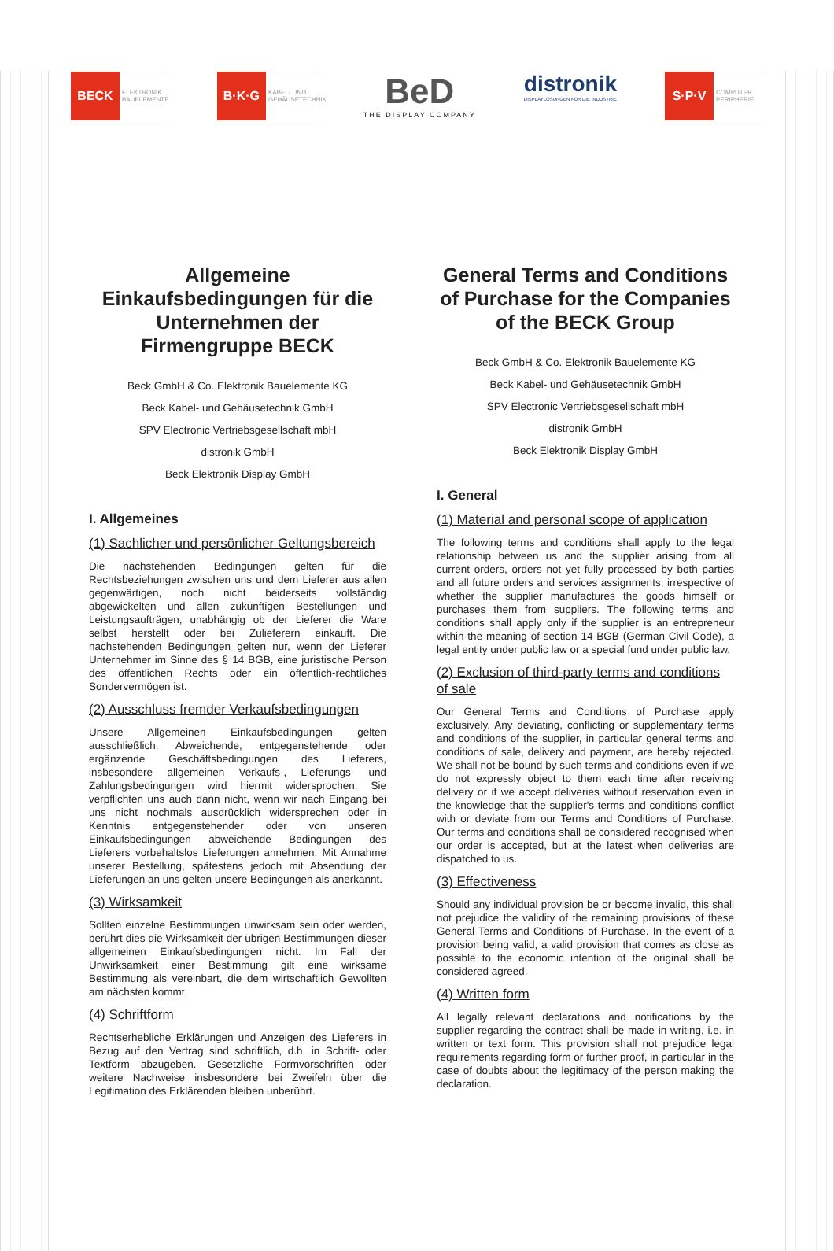BECK
ELEKTRONIK BAUELEMENTE
B·K·G
KABEL- UND GEHÄUSETECHNIK
BeD
THE DISPLAY COMPANY
distronik
DISPLAYLÖSUNGEN FÜR DIE INDUSTRIE
S·P·V
COMPUTER PERIPHERIE
Allgemeine Einkaufsbedingungen für die Unternehmen der Firmengruppe BECK
Beck GmbH & Co. Elektronik Bauelemente KG
Beck Kabel- und Gehäusetechnik GmbH
SPV Electronic Vertriebsgesellschaft mbH
distronik GmbH
Beck Elektronik Display GmbH
I. Allgemeines
(1) Sachlicher und persönlicher Geltungsbereich
Die nachstehenden Bedingungen gelten für die Rechtsbeziehungen zwischen uns und dem Lieferer aus allen gegenwärtigen, noch nicht beiderseits vollständig abgewickelten und allen zukünftigen Bestellungen und Leistungsaufträgen, unabhängig ob der Lieferer die Ware selbst herstellt oder bei Zulieferern einkauft. Die nachstehenden Bedingungen gelten nur, wenn der Lieferer Unternehmer im Sinne des § 14 BGB, eine juristische Person des öffentlichen Rechts oder ein öffentlich-rechtliches Sondervermögen ist.
(2) Ausschluss fremder Verkaufsbedingungen
Unsere Allgemeinen Einkaufsbedingungen gelten ausschließlich. Abweichende, entgegenstehende oder ergänzende Geschäftsbedingungen des Lieferers, insbesondere allgemeinen Verkaufs-, Lieferungs- und Zahlungsbedingungen wird hiermit widersprochen. Sie verpflichten uns auch dann nicht, wenn wir nach Eingang bei uns nicht nochmals ausdrücklich widersprechen oder in Kenntnis entgegenstehender oder von unseren Einkaufsbedingungen abweichende Bedingungen des Lieferers vorbehaltslos Lieferungen annehmen. Mit Annahme unserer Bestellung, spätestens jedoch mit Absendung der Lieferungen an uns gelten unsere Bedingungen als anerkannt.
(3) Wirksamkeit
Sollten einzelne Bestimmungen unwirksam sein oder werden, berührt dies die Wirksamkeit der übrigen Bestimmungen dieser allgemeinen Einkaufsbedingungen nicht. Im Fall der Unwirksamkeit einer Bestimmung gilt eine wirksame Bestimmung als vereinbart, die dem wirtschaftlich Gewollten am nächsten kommt.
(4) Schriftform
Rechtserhebliche Erklärungen und Anzeigen des Lieferers in Bezug auf den Vertrag sind schriftlich, d.h. in Schrift- oder Textform abzugeben. Gesetzliche Formvorschriften oder weitere Nachweise insbesondere bei Zweifeln über die Legitimation des Erklärenden bleiben unberührt.
General Terms and Conditions of Purchase for the Companies of the BECK Group
Beck GmbH & Co. Elektronik Bauelemente KG
Beck Kabel- und Gehäusetechnik GmbH
SPV Electronic Vertriebsgesellschaft mbH
distronik GmbH
Beck Elektronik Display GmbH
I. General
(1) Material and personal scope of application
The following terms and conditions shall apply to the legal relationship between us and the supplier arising from all current orders, orders not yet fully processed by both parties and all future orders and services assignments, irrespective of whether the supplier manufactures the goods himself or purchases them from suppliers. The following terms and conditions shall apply only if the supplier is an entrepreneur within the meaning of section 14 BGB (German Civil Code), a legal entity under public law or a special fund under public law.
(2) Exclusion of third-party terms and conditions of sale
Our General Terms and Conditions of Purchase apply exclusively. Any deviating, conflicting or supplementary terms and conditions of the supplier, in particular general terms and conditions of sale, delivery and payment, are hereby rejected. We shall not be bound by such terms and conditions even if we do not expressly object to them each time after receiving delivery or if we accept deliveries without reservation even in the knowledge that the supplier's terms and conditions conflict with or deviate from our Terms and Conditions of Purchase. Our terms and conditions shall be considered recognised when our order is accepted, but at the latest when deliveries are dispatched to us.
(3) Effectiveness
Should any individual provision be or become invalid, this shall not prejudice the validity of the remaining provisions of these General Terms and Conditions of Purchase. In the event of a provision being valid, a valid provision that comes as close as possible to the economic intention of the original shall be considered agreed.
(4) Written form
All legally relevant declarations and notifications by the supplier regarding the contract shall be made in writing, i.e. in written or text form. This provision shall not prejudice legal requirements regarding form or further proof, in particular in the case of doubts about the legitimacy of the person making the declaration.